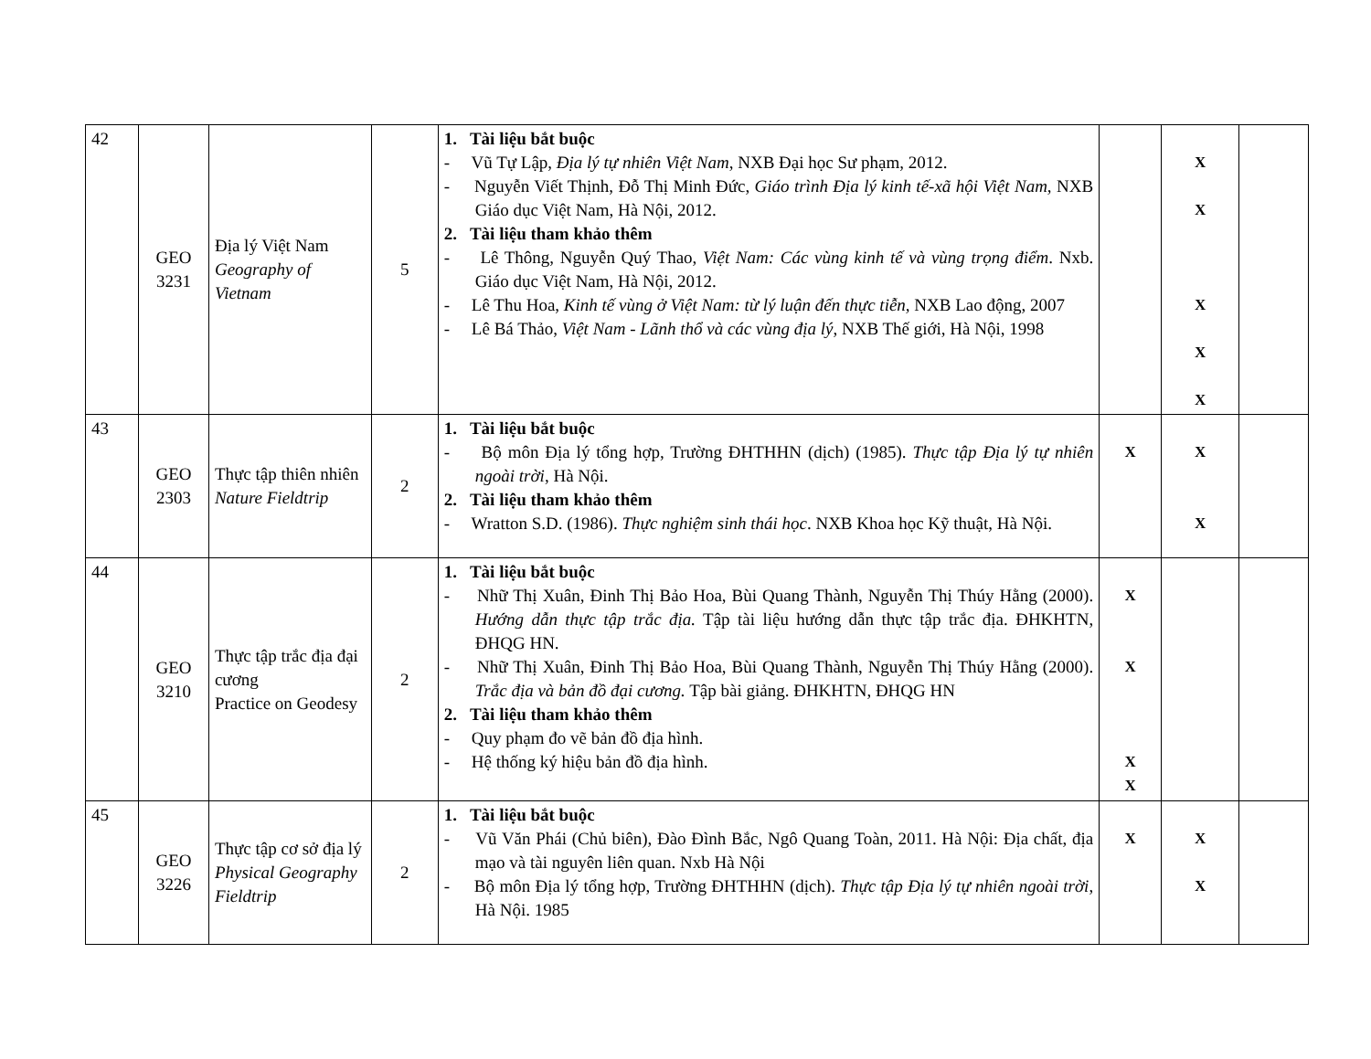| 42 | GEO 3231 | Địa lý Việt Nam Geography of Vietnam | 5 | 1. Tài liệu bắt buộc - Vũ Tự Lập, Địa lý tự nhiên Việt Nam , NXB Đại học Sư phạm, 2012. - Nguyễn Viết Thịnh, Đỗ Thị Minh Đức, Giáo trình Địa lý kinh tế-xã hội Việt Nam, NXB Giáo dục Việt Nam, Hà Nội, 2012. 2. Tài liệu tham khảo thêm - Lê Thông, Nguyễn Quý Thao, Việt Nam: Các vùng kinh tế và vùng trọng điểm . Nxb. Giáo dục Việt Nam, Hà Nội, 2012. - Lê Thu Hoa, Kinh tế vùng ở Việt Nam: từ lý luận đến thực tiễn, NXB Lao động, 2007 - Lê Bá Thảo, Việt Nam - Lãnh thổ và các vùng địa lý , NXB Thế giới, Hà Nội, 1998 | | X X X X X | |
| 43 | GEO 2303 | Thực tập thiên nhiên Nature Fieldtrip | 2 | 1. Tài liệu bắt buộc - Bộ môn Địa lý tổng hợp, Trường ĐHTHHN (dịch) (1985). Thực tập Địa lý tự nhiên ngoài trời , Hà Nội. 2. Tài liệu tham khảo thêm - Wratton S.D. (1986). Thực nghiệm sinh thái học . NXB Khoa học Kỹ thuật, Hà Nội. | X | X X | |
| 44 | GEO 3210 | Thực tập trắc địa đại cương Practice on Geodesy | 2 | 1. Tài liệu bắt buộc - Nhữ Thị Xuân, Đinh Thị Bảo Hoa, Bùi Quang Thành, Nguyễn Thị Thúy Hằng (2000). Hướng dẫn thực tập trắc địa. Tập tài liệu hướng dẫn thực tập trắc địa. ĐHKHTN, ĐHQG HN. - Nhữ Thị Xuân, Đinh Thị Bảo Hoa, Bùi Quang Thành, Nguyễn Thị Thúy Hằng (2000). Trắc địa và bản đồ đại cương. Tập bài giảng. ĐHKHTN, ĐHQG HN 2. Tài liệu tham khảo thêm - Quy phạm đo vẽ bản đồ địa hình. - Hệ thống ký hiệu bản đồ địa hình. | X X X X | | |
| 45 | GEO 3226 | Thực tập cơ sở địa lý Physical Geography Fieldtrip | 2 | 1. Tài liệu bắt buộc - Vũ Văn Phái (Chủ biên), Đào Đình Bắc, Ngô Quang Toàn, 2011. Hà Nội: Địa chất, địa mạo và tài nguyên liên quan. Nxb Hà Nội - Bộ môn Địa lý tổng hợp, Trường ĐHTHHN (dịch). Thực tập Địa lý tự nhiên ngoài trời , Hà Nội. 1985 | X | X X | |